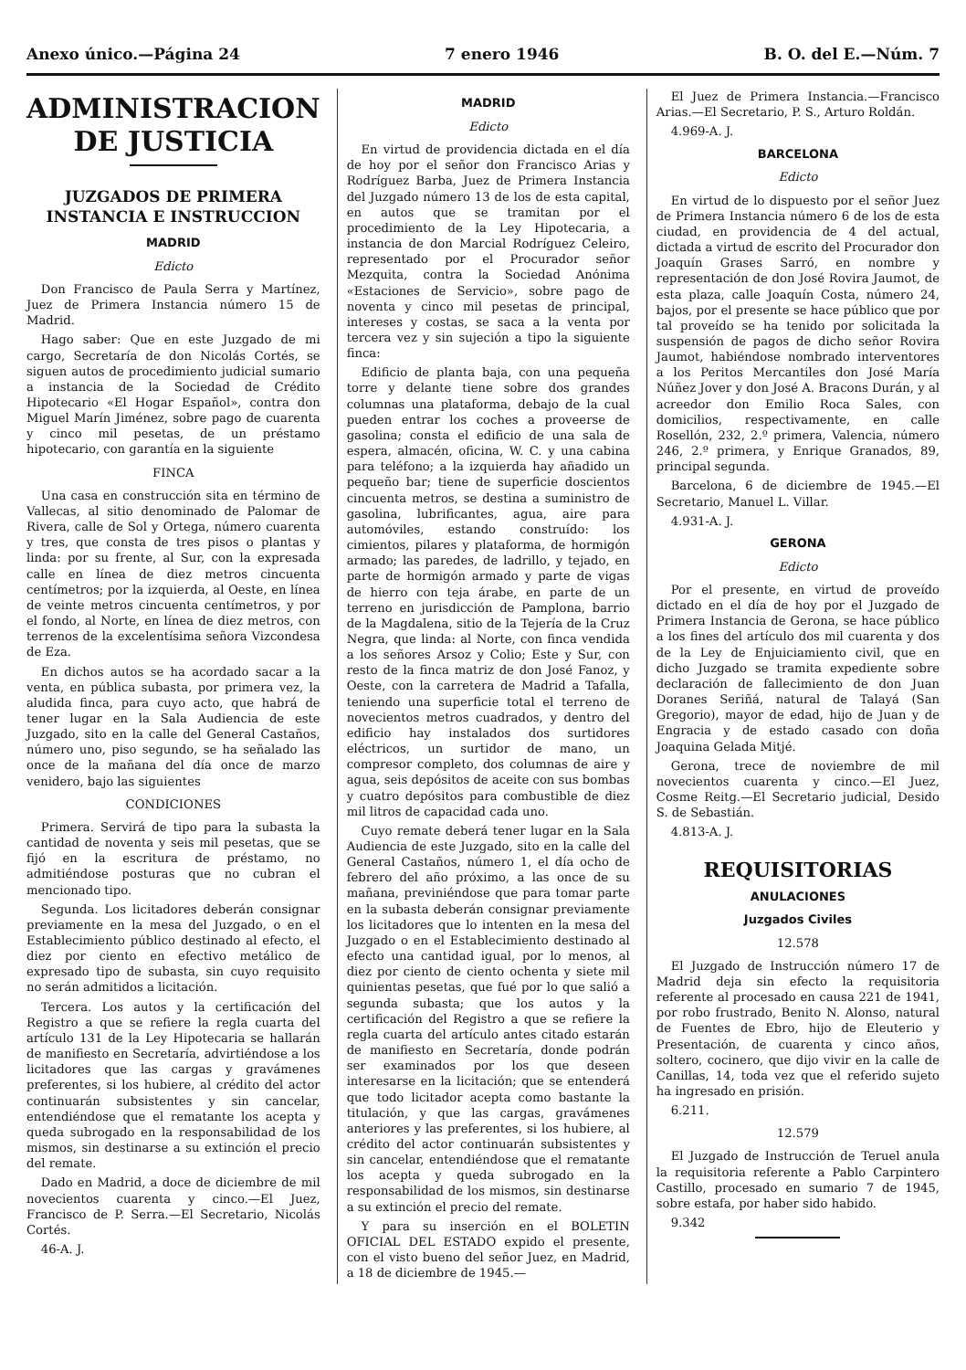Anexo único.—Página 24 7 enero 1946 B. O. del E.—Núm. 7
ADMINISTRACION DE JUSTICIA
JUZGADOS DE PRIMERA INSTANCIA E INSTRUCCION
MADRID
Edicto
Don Francisco de Paula Serra y Martínez, Juez de Primera Instancia número 15 de Madrid.
Hago saber: Que en este Juzgado de mi cargo, Secretaría de don Nicolás Cortés, se siguen autos de procedimiento judicial sumario a instancia de la Sociedad de Crédito Hipotecario «El Hogar Español», contra don Miguel Marín Jiménez, sobre pago de cuarenta y cinco mil pesetas, de un préstamo hipotecario, con garantía en la siguiente
FINCA
Una casa en construcción sita en término de Vallecas, al sitio denominado de Palomar de Rivera, calle de Sol y Ortega, número cuarenta y tres, que consta de tres pisos o plantas y linda: por su frente, al Sur, con la expresada calle en línea de diez metros cincuenta centímetros; por la izquierda, al Oeste, en línea de veinte metros cincuenta centímetros, y por el fondo, al Norte, en línea de diez metros, con terrenos de la excelentísima señora Vizcondesa de Eza.
En dichos autos se ha acordado sacar a la venta, en pública subasta, por primera vez, la aludida finca, para cuyo acto, que habrá de tener lugar en la Sala Audiencia de este Juzgado, sito en la calle del General Castaños, número uno, piso segundo, se ha señalado las once de la mañana del día once de marzo venidero, bajo las siguientes
CONDICIONES
Primera. Servirá de tipo para la subasta la cantidad de noventa y seis mil pesetas, que se fijó en la escritura de préstamo, no admitiéndose posturas que no cubran el mencionado tipo.
Segunda. Los licitadores deberán consignar previamente en la mesa del Juzgado, o en el Establecimiento público destinado al efecto, el diez por ciento en efectivo metálico de expresado tipo de subasta, sin cuyo requisito no serán admitidos a licitación.
Tercera. Los autos y la certificación del Registro a que se refiere la regla cuarta del artículo 131 de la Ley Hipotecaria se hallarán de manifiesto en Secretaría, advirtiéndose a los licitadores que las cargas y gravámenes preferentes, si los hubiere, al crédito del actor continuarán subsistentes y sin cancelar, entendiéndose que el rematante los acepta y queda subrogado en la responsabilidad de los mismos, sin destinarse a su extinción el precio del remate.
Dado en Madrid, a doce de diciembre de mil novecientos cuarenta y cinco.—El Juez, Francisco de P. Serra.—El Secretario, Nicolás Cortés.
46-A. J.
MADRID
Edicto
En virtud de providencia dictada en el día de hoy por el señor don Francisco Arias y Rodríguez Barba, Juez de Primera Instancia del Juzgado número 13 de los de esta capital, en autos que se tramitan por el procedimiento de la Ley Hipotecaria, a instancia de don Marcial Rodríguez Celeiro, representado por el Procurador señor Mezquita, contra la Sociedad Anónima «Estaciones de Servicio», sobre pago de noventa y cinco mil pesetas de principal, intereses y costas, se saca a la venta por tercera vez y sin sujeción a tipo la siguiente finca:
Edificio de planta baja, con una pequeña torre y delante tiene sobre dos grandes columnas una plataforma, debajo de la cual pueden entrar los coches a proveerse de gasolina; consta el edificio de una sala de espera, almacén, oficina, W. C. y una cabina para teléfono; a la izquierda hay añadido un pequeño bar; tiene de superficie doscientos cincuenta metros, se destina a suministro de gasolina, lubrificantes, agua, aire para automóviles, estando construído: los cimientos, pilares y plataforma, de hormigón armado; las paredes, de ladrillo, y tejado, en parte de hormigón armado y parte de vigas de hierro con teja árabe, en parte de un terreno en jurisdicción de Pamplona, barrio de la Magdalena, sitio de la Tejería de la Cruz Negra, que linda: al Norte, con finca vendida a los señores Arsoz y Colio; Este y Sur, con resto de la finca matriz de don José Fanoz, y Oeste, con la carretera de Madrid a Tafalla, teniendo una superficie total el terreno de novecientos metros cuadrados, y dentro del edificio hay instalados dos surtidores eléctricos, un surtidor de mano, un compresor completo, dos columnas de aire y agua, seis depósitos de aceite con sus bombas y cuatro depósitos para combustible de diez mil litros de capacidad cada uno.
Cuyo remate deberá tener lugar en la Sala Audiencia de este Juzgado, sito en la calle del General Castaños, número 1, el día ocho de febrero del año próximo, a las once de su mañana, previniéndose que para tomar parte en la subasta deberán consignar previamente los licitadores que lo intenten en la mesa del Juzgado o en el Establecimiento destinado al efecto una cantidad igual, por lo menos, al diez por ciento de ciento ochenta y siete mil quinientas pesetas, que fué por lo que salió a segunda subasta; que los autos y la certificación del Registro a que se refiere la regla cuarta del artículo antes citado estarán de manifiesto en Secretaría, donde podrán ser examinados por los que deseen interesarse en la licitación; que se entenderá que todo licitador acepta como bastante la titulación, y que las cargas, gravámenes anteriores y las preferentes, si los hubiere, al crédito del actor continuarán subsistentes y sin cancelar, entendiéndose que el rematante los acepta y queda subrogado en la responsabilidad de los mismos, sin destinarse a su extinción el precio del remate.
Y para su inserción en el BOLETIN OFICIAL DEL ESTADO expido el presente, con el visto bueno del señor Juez, en Madrid, a 18 de diciembre de 1945.—
El Juez de Primera Instancia.—Francisco Arias.—El Secretario, P. S., Arturo Roldán.
4.969-A. J.
BARCELONA
Edicto
En virtud de lo dispuesto por el señor Juez de Primera Instancia número 6 de los de esta ciudad, en providencia de 4 del actual, dictada a virtud de escrito del Procurador don Joaquín Grases Sarró, en nombre y representación de don José Rovira Jaumot, de esta plaza, calle Joaquín Costa, número 24, bajos, por el presente se hace público que por tal proveído se ha tenido por solicitada la suspensión de pagos de dicho señor Rovira Jaumot, habiéndose nombrado interventores a los Peritos Mercantiles don José María Núñez Jover y don José A. Bracons Durán, y al acreedor don Emilio Roca Sales, con domicilios, respectivamente, en calle Rosellón, 232, 2.º primera, Valencia, número 246, 2.º primera, y Enrique Granados, 89, principal segunda.
Barcelona, 6 de diciembre de 1945.—El Secretario, Manuel L. Villar.
4.931-A. J.
GERONA
Edicto
Por el presente, en virtud de proveído dictado en el día de hoy por el Juzgado de Primera Instancia de Gerona, se hace público a los fines del artículo dos mil cuarenta y dos de la Ley de Enjuiciamiento civil, que en dicho Juzgado se tramita expediente sobre declaración de fallecimiento de don Juan Doranes Seriñá, natural de Talayá (San Gregorio), mayor de edad, hijo de Juan y de Engracia y de estado casado con doña Joaquina Gelada Mitjé.
Gerona, trece de noviembre de mil novecientos cuarenta y cinco.—El Juez, Cosme Reitg.—El Secretario judicial, Desido S. de Sebastián.
4.813-A. J.
REQUISITORIAS
ANULACIONES
Juzgados Civiles
12.578
El Juzgado de Instrucción número 17 de Madrid deja sin efecto la requisitoria referente al procesado en causa 221 de 1941, por robo frustrado, Benito N. Alonso, natural de Fuentes de Ebro, hijo de Eleuterio y Presentación, de cuarenta y cinco años, soltero, cocinero, que dijo vivir en la calle de Canillas, 14, toda vez que el referido sujeto ha ingresado en prisión.
6.211.
12.579
El Juzgado de Instrucción de Teruel anula la requisitoria referente a Pablo Carpintero Castillo, procesado en sumario 7 de 1945, sobre estafa, por haber sido habido.
9.342